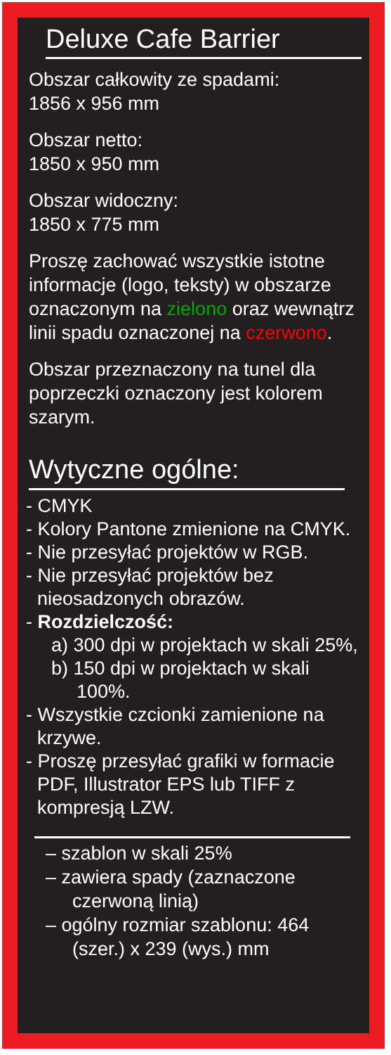Deluxe Cafe Barrier
Obszar całkowity ze spadami:
1856 x 956 mm
Obszar netto:
1850 x 950 mm
Obszar widoczny:
1850 x 775 mm
Proszę zachować wszystkie istotne informacje (logo, teksty) w obszarze oznaczonym na zielono oraz wewnątrz linii spadu oznaczonej na czerwono.
Obszar przeznaczony na tunel dla poprzeczki oznaczony jest kolorem szarym.
Wytyczne ogólne:
- CMYK
- Kolory Pantone zmienione na CMYK.
- Nie przesyłać projektów w RGB.
- Nie przesyłać projektów bez nieosadzonych obrazów.
- Rozdzielczość:
a) 300 dpi w projektach w skali 25%,
b) 150 dpi w projektach w skali 100%.
- Wszystkie czcionki zamienione na krzywe.
- Proszę przesyłać grafiki w formacie PDF, Illustrator EPS lub TIFF z kompresją LZW.
– szablon w skali 25%
– zawiera spady (zaznaczone czerwoną linią)
– ogólny rozmiar szablonu: 464 (szer.) x 239 (wys.) mm